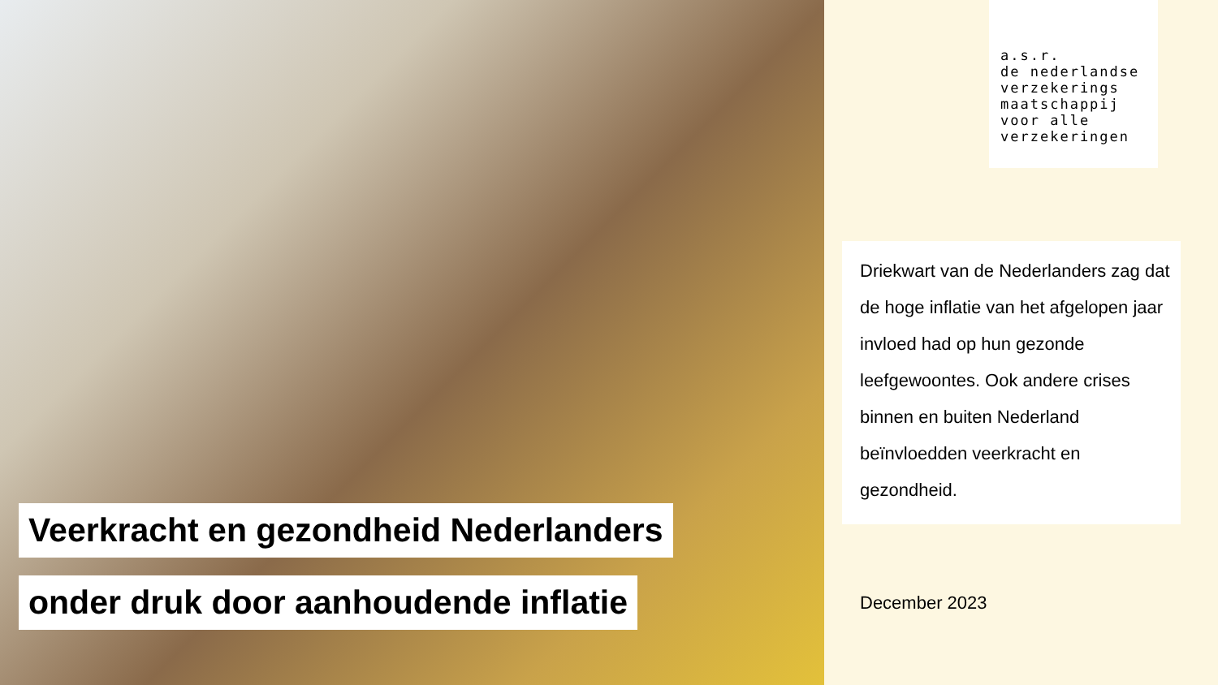Veerkracht en gezondheid Nederlanders
onder druk door aanhoudende inflatie
a.s.r.
de nederlandse
verzekerings
maatschappij
voor alle
verzekeringen
Driekwart van de Nederlanders zag dat de hoge inflatie van het afgelopen jaar invloed had op hun gezonde leefgewoontes. Ook andere crises binnen en buiten Nederland beïnvloedden veerkracht en gezondheid.
December 2023